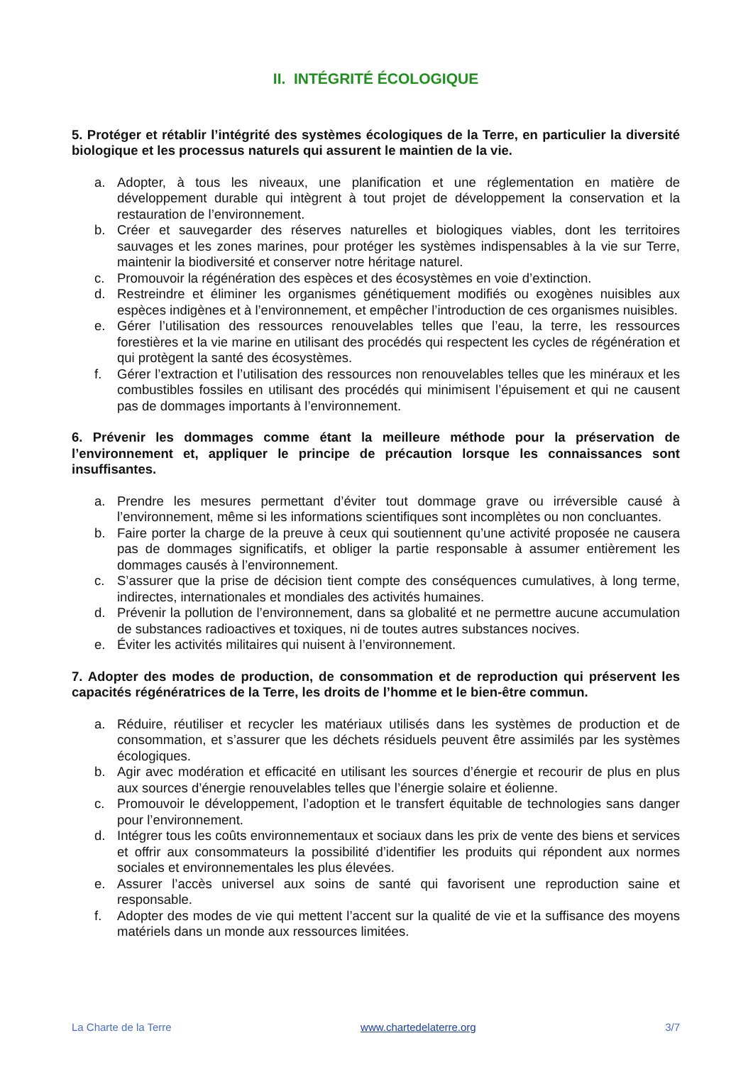II. INTÉGRITÉ ÉCOLOGIQUE
5. Protéger et rétablir l’intégrité des systèmes écologiques de la Terre, en particulier la diversité biologique et les processus naturels qui assurent le maintien de la vie.
a. Adopter, à tous les niveaux, une planification et une réglementation en matière de développement durable qui intègrent à tout projet de développement la conservation et la restauration de l’environnement.
b. Créer et sauvegarder des réserves naturelles et biologiques viables, dont les territoires sauvages et les zones marines, pour protéger les systèmes indispensables à la vie sur Terre, maintenir la biodiversité et conserver notre héritage naturel.
c. Promouvoir la régénération des espèces et des écosystèmes en voie d’extinction.
d. Restreindre et éliminer les organismes génétiquement modifiés ou exogènes nuisibles aux espèces indigènes et à l’environnement, et empêcher l’introduction de ces organismes nuisibles.
e. Gérer l’utilisation des ressources renouvelables telles que l’eau, la terre, les ressources forestières et la vie marine en utilisant des procédés qui respectent les cycles de régénération et qui protègent la santé des écosystèmes.
f. Gérer l’extraction et l’utilisation des ressources non renouvelables telles que les minéraux et les combustibles fossiles en utilisant des procédés qui minimisent l’épuisement et qui ne causent pas de dommages importants à l’environnement.
6. Prévenir les dommages comme étant la meilleure méthode pour la préservation de l’environnement et, appliquer le principe de précaution lorsque les connaissances sont insuffisantes.
a. Prendre les mesures permettant d’éviter tout dommage grave ou irréversible causé à l’environnement, même si les informations scientifiques sont incomplètes ou non concluantes.
b. Faire porter la charge de la preuve à ceux qui soutiennent qu’une activité proposée ne causera pas de dommages significatifs, et obliger la partie responsable à assumer entièrement les dommages causés à l’environnement.
c. S’assurer que la prise de décision tient compte des conséquences cumulatives, à long terme, indirectes, internationales et mondiales des activités humaines.
d. Prévenir la pollution de l’environnement, dans sa globalité et ne permettre aucune accumulation de substances radioactives et toxiques, ni de toutes autres substances nocives.
e. Éviter les activités militaires qui nuisent à l’environnement.
7. Adopter des modes de production, de consommation et de reproduction qui préservent les capacités régénératrices de la Terre, les droits de l’homme et le bien-être commun.
a. Réduire, réutiliser et recycler les matériaux utilisés dans les systèmes de production et de consommation, et s’assurer que les déchets résiduels peuvent être assimilés par les systèmes écologiques.
b. Agir avec modération et efficacité en utilisant les sources d’énergie et recourir de plus en plus aux sources d’énergie renouvelables telles que l’énergie solaire et éolienne.
c. Promouvoir le développement, l’adoption et le transfert équitable de technologies sans danger pour l’environnement.
d. Intégrer tous les coûts environnementaux et sociaux dans les prix de vente des biens et services et offrir aux consommateurs la possibilité d’identifier les produits qui répondent aux normes sociales et environnementales les plus élevées.
e. Assurer l’accès universel aux soins de santé qui favorisent une reproduction saine et responsable.
f. Adopter des modes de vie qui mettent l’accent sur la qualité de vie et la suffisance des moyens matériels dans un monde aux ressources limitées.
La Charte de la Terre www.chartedelaterre.org 3/7